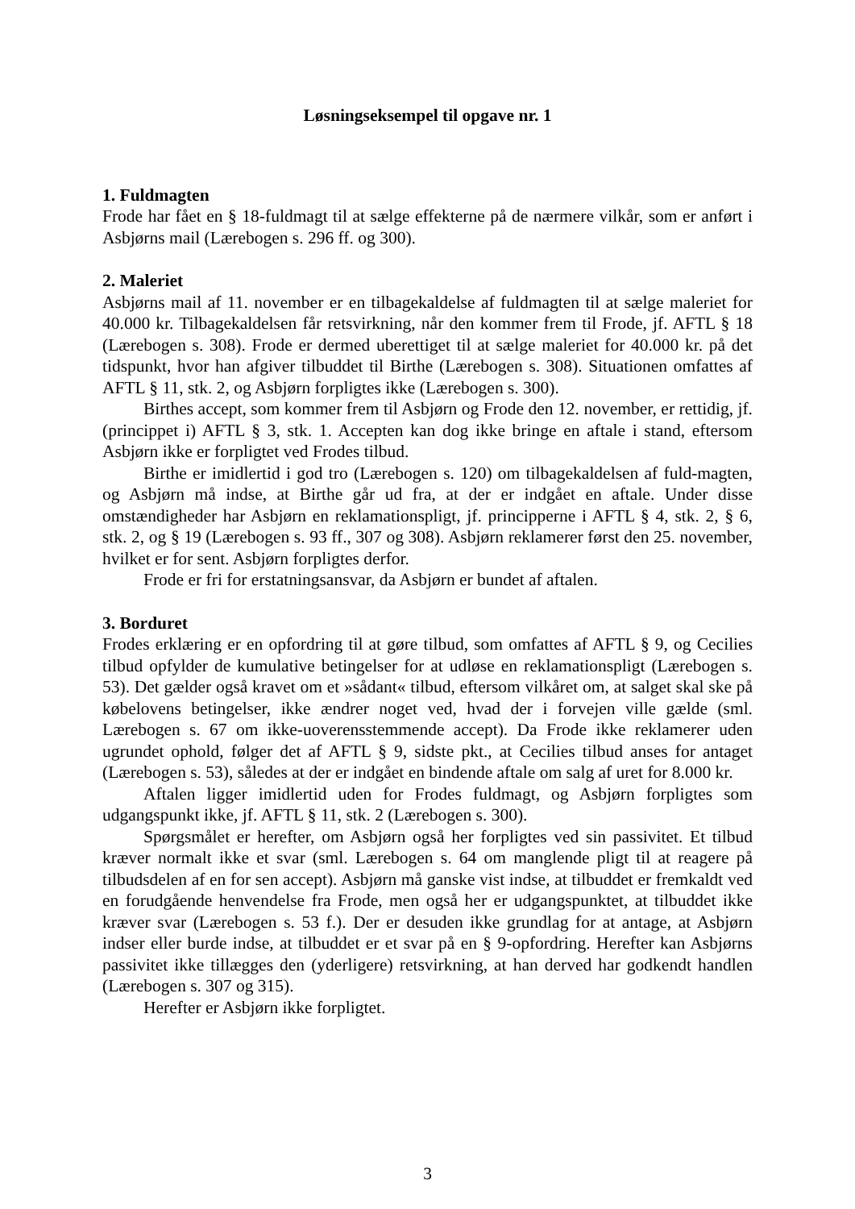Løsningseksempel til opgave nr. 1
1. Fuldmagten
Frode har fået en § 18-fuldmagt til at sælge effekterne på de nærmere vilkår, som er anført i Asbjørns mail (Lærebogen s. 296 ff. og 300).
2. Maleriet
Asbjørns mail af 11. november er en tilbagekaldelse af fuldmagten til at sælge maleriet for 40.000 kr. Tilbagekaldelsen får retsvirkning, når den kommer frem til Frode, jf. AFTL § 18 (Lærebogen s. 308). Frode er dermed uberettiget til at sælge maleriet for 40.000 kr. på det tidspunkt, hvor han afgiver tilbuddet til Birthe (Lærebogen s. 308). Situationen omfattes af AFTL § 11, stk. 2, og Asbjørn forpligtes ikke (Lærebogen s. 300).
Birthes accept, som kommer frem til Asbjørn og Frode den 12. november, er rettidig, jf. (princippet i) AFTL § 3, stk. 1. Accepten kan dog ikke bringe en aftale i stand, eftersom Asbjørn ikke er forpligtet ved Frodes tilbud.
Birthe er imidlertid i god tro (Lærebogen s. 120) om tilbagekaldelsen af fuld-magten, og Asbjørn må indse, at Birthe går ud fra, at der er indgået en aftale. Under disse omstændigheder har Asbjørn en reklamationspligt, jf. principperne i AFTL § 4, stk. 2, § 6, stk. 2, og § 19 (Lærebogen s. 93 ff., 307 og 308). Asbjørn reklamerer først den 25. november, hvilket er for sent. Asbjørn forpligtes derfor.
Frode er fri for erstatningsansvar, da Asbjørn er bundet af aftalen.
3. Borduret
Frodes erklæring er en opfordring til at gøre tilbud, som omfattes af AFTL § 9, og Cecilies tilbud opfylder de kumulative betingelser for at udløse en reklamationspligt (Lærebogen s. 53). Det gælder også kravet om et »sådant« tilbud, eftersom vilkåret om, at salget skal ske på købelovens betingelser, ikke ændrer noget ved, hvad der i forvejen ville gælde (sml. Lærebogen s. 67 om ikke-uoverensstemmende accept). Da Frode ikke reklamerer uden ugrundet ophold, følger det af AFTL § 9, sidste pkt., at Cecilies tilbud anses for antaget (Lærebogen s. 53), således at der er indgået en bindende aftale om salg af uret for 8.000 kr.
Aftalen ligger imidlertid uden for Frodes fuldmagt, og Asbjørn forpligtes som udgangspunkt ikke, jf. AFTL § 11, stk. 2 (Lærebogen s. 300).
Spørgsmålet er herefter, om Asbjørn også her forpligtes ved sin passivitet. Et tilbud kræver normalt ikke et svar (sml. Lærebogen s. 64 om manglende pligt til at reagere på tilbudsdelen af en for sen accept). Asbjørn må ganske vist indse, at tilbuddet er fremkaldt ved en forudgående henvendelse fra Frode, men også her er udgangspunktet, at tilbuddet ikke kræver svar (Lærebogen s. 53 f.). Der er desuden ikke grundlag for at antage, at Asbjørn indser eller burde indse, at tilbuddet er et svar på en § 9-opfordring. Herefter kan Asbjørns passivitet ikke tillægges den (yderligere) retsvirkning, at han derved har godkendt handlen (Lærebogen s. 307 og 315).
Herefter er Asbjørn ikke forpligtet.
3